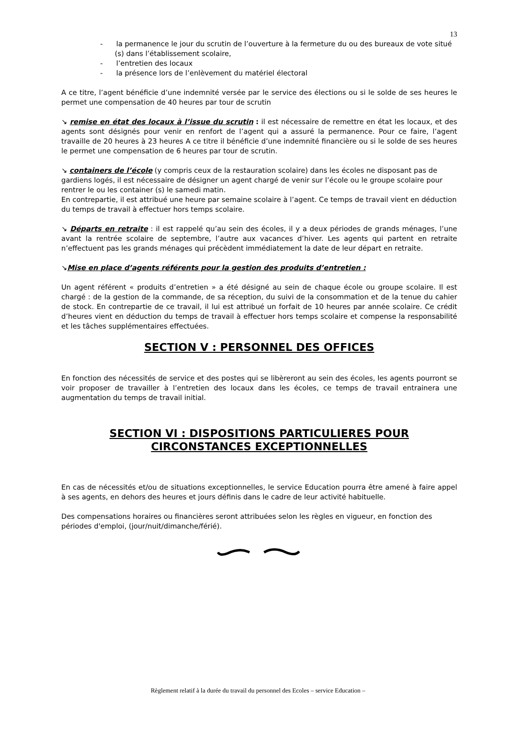13
- la permanence le jour du scrutin de l’ouverture à la fermeture du ou des bureaux de vote situé (s) dans l’établissement scolaire,
- l’entretien des locaux
- la présence lors de l’enlèvement du matériel électoral
A ce titre, l’agent bénéficie d’une indemnité versée par le service des élections ou si le solde de ses heures le permet une compensation de 40 heures par tour de scrutin
↘ remise en état des locaux à l’issue du scrutin : il est nécessaire de remettre en état les locaux, et des agents sont désignés pour venir en renfort de l’agent qui a assuré la permanence. Pour ce faire, l’agent travaille de 20 heures à 23 heures A ce titre il bénéficie d’une indemnité financière ou si le solde de ses heures le permet une compensation de 6 heures par tour de scrutin.
↘ containers de l’école (y compris ceux de la restauration scolaire) dans les écoles ne disposant pas de gardiens logés, il est nécessaire de désigner un agent chargé de venir sur l’école ou le groupe scolaire pour rentrer le ou les container (s) le samedi matin.
En contrepartie, il est attribué une heure par semaine scolaire à l’agent. Ce temps de travail vient en déduction du temps de travail à effectuer hors temps scolaire.
↘ Départs en retraite : il est rappelé qu’au sein des écoles, il y a deux périodes de grands ménages, l’une avant la rentrée scolaire de septembre, l’autre aux vacances d’hiver. Les agents qui partent en retraite n’effectuent pas les grands ménages qui précèdent immédiatement la date de leur départ en retraite.
↘Mise en place d’agents référents pour la gestion des produits d’entretien :
Un agent référent « produits d’entretien » a été désigné au sein de chaque école ou groupe scolaire. Il est chargé : de la gestion de la commande, de sa réception, du suivi de la consommation et de la tenue du cahier de stock. En contrepartie de ce travail, il lui est attribué un forfait de 10 heures par année scolaire. Ce crédit d’heures vient en déduction du temps de travail à effectuer hors temps scolaire et compense la responsabilité et les tâches supplémentaires effectuées.
SECTION V : PERSONNEL DES OFFICES
En fonction des nécessités de service et des postes qui se libèreront au sein des écoles, les agents pourront se voir proposer de travailler à l’entretien des locaux dans les écoles, ce temps de travail entrainera une augmentation du temps de travail initial.
SECTION VI : DISPOSITIONS PARTICULIERES POUR CIRCONSTANCES EXCEPTIONNELLES
En cas de nécessités et/ou de situations exceptionnelles, le service Education pourra être amené à faire appel à ses agents, en dehors des heures et jours définis dans le cadre de leur activité habituelle.
Des compensations horaires ou financières seront attribuées selon les règles en vigueur, en fonction des périodes d'emploi, (jour/nuit/dimanche/férié).
Règlement relatif à la durée du travail du personnel des Ecoles – service Education –